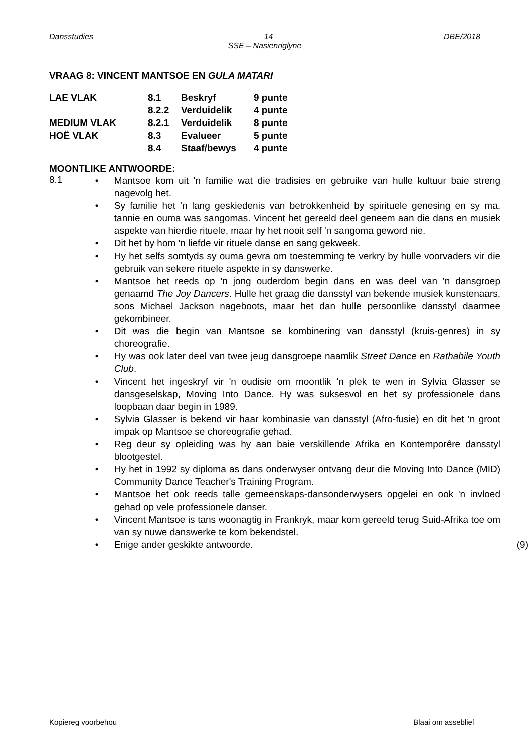Dansstudies 14 DBE/2018
SSE – Nasienriglyne
VRAAG 8: VINCENT MANTSOE EN GULA MATARI
| LAE VLAK | 8.1 | Beskryf | 9 punte |
| | 8.2.2 | Verduidelik | 4 punte |
| MEDIUM VLAK | 8.2.1 | Verduidelik | 8 punte |
| HOË VLAK | 8.3 | Evalueer | 5 punte |
| | 8.4 | Staaf/bewys | 4 punte |
MOONTLIKE ANTWOORDE:
8.1
• Mantsoe kom uit 'n familie wat die tradisies en gebruike van hulle kultuur baie streng nagevolg het.
• Sy familie het 'n lang geskiedenis van betrokkenheid by spirituele genesing en sy ma, tannie en ouma was sangomas. Vincent het gereeld deel geneem aan die dans en musiek aspekte van hierdie rituele, maar hy het nooit self 'n sangoma geword nie.
• Dit het by hom 'n liefde vir rituele danse en sang gekweek.
• Hy het selfs somtyds sy ouma gevra om toestemming te verkry by hulle voorvaders vir die gebruik van sekere rituele aspekte in sy danswerke.
• Mantsoe het reeds op 'n jong ouderdom begin dans en was deel van 'n dansgroep genaamd The Joy Dancers. Hulle het graag die dansstyl van bekende musiek kunstenaars, soos Michael Jackson nageboots, maar het dan hulle persoonlike dansstyl daarmee gekombineer.
• Dit was die begin van Mantsoe se kombinering van dansstyl (kruis-genres) in sy choreografie.
• Hy was ook later deel van twee jeug dansgroepe naamlik Street Dance en Rathabile Youth Club.
• Vincent het ingeskryf vir 'n oudisie om moontlik 'n plek te wen in Sylvia Glasser se dansgeselskap, Moving Into Dance. Hy was suksesvol en het sy professionele dans loopbaan daar begin in 1989.
• Sylvia Glasser is bekend vir haar kombinasie van dansstyl (Afro-fusie) en dit het 'n groot impak op Mantsoe se choreografie gehad.
• Reg deur sy opleiding was hy aan baie verskillende Afrika en Kontemporêre dansstyl blootgestel.
• Hy het in 1992 sy diploma as dans onderwyser ontvang deur die Moving Into Dance (MID) Community Dance Teacher's Training Program.
• Mantsoe het ook reeds talle gemeenskaps-dansonderwysers opgelei en ook 'n invloed gehad op vele professionele danser.
• Vincent Mantsoe is tans woonagtig in Frankryk, maar kom gereeld terug Suid-Afrika toe om van sy nuwe danswerke te kom bekendstel.
• Enige ander geskikte antwoorde. (9)
Kopiereg voorbehou Blaai om asseblief